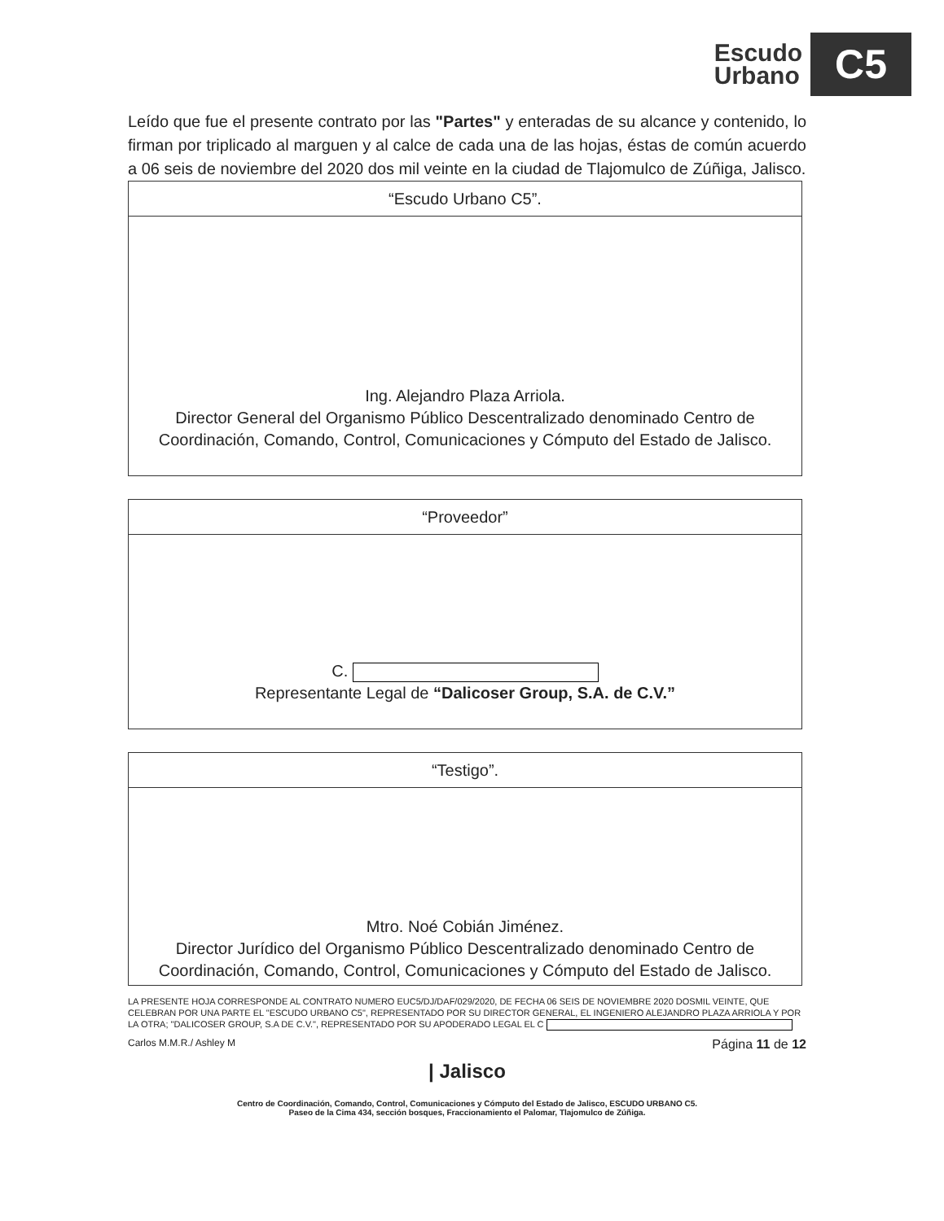Escudo
Urbano
C5
Leído que fue el presente contrato por las "Partes" y enteradas de su alcance y contenido, lo firman por triplicado al marguen y al calce de cada una de las hojas, éstas de común acuerdo a 06 seis de noviembre del 2020 dos mil veinte en la ciudad de Tlajomulco de Zúñiga, Jalisco.
| “Escudo Urbano C5”. |
| --- |
| Ing. Alejandro Plaza Arriola. Director General del Organismo Público Descentralizado denominado Centro de Coordinación, Comando, Control, Comunicaciones y Cómputo del Estado de Jalisco. |
| “Proveedor” |
| --- |
| C. Representante Legal de “Dalicoser Group, S.A. de C.V.” |
| “Testigo”. |
| --- |
| Mtro. Noé Cobián Jiménez. Director Jurídico del Organismo Público Descentralizado denominado Centro de Coordinación, Comando, Control, Comunicaciones y Cómputo del Estado de Jalisco. |
LA PRESENTE HOJA CORRESPONDE AL CONTRATO NUMERO EUC5/DJ/DAF/029/2020, DE FECHA 06 SEIS DE NOVIEMBRE 2020 DOSMIL VEINTE, QUE CELEBRAN POR UNA PARTE EL "ESCUDO URBANO C5", REPRESENTADO POR SU DIRECTOR GENERAL, EL INGENIERO ALEJANDRO PLAZA ARRIOLA Y POR LA OTRA; "DALICOSER GROUP, S.A DE C.V.", REPRESENTADO POR SU APODERADO LEGAL EL C
Carlos M.M.R./ Ashley M Página 11 de 12
| Jalisco
Centro de Coordinación, Comando, Control, Comunicaciones y Cómputo del Estado de Jalisco, ESCUDO URBANO C5.
Paseo de la Cima 434, sección bosques, Fraccionamiento el Palomar, Tlajomulco de Zúñiga.